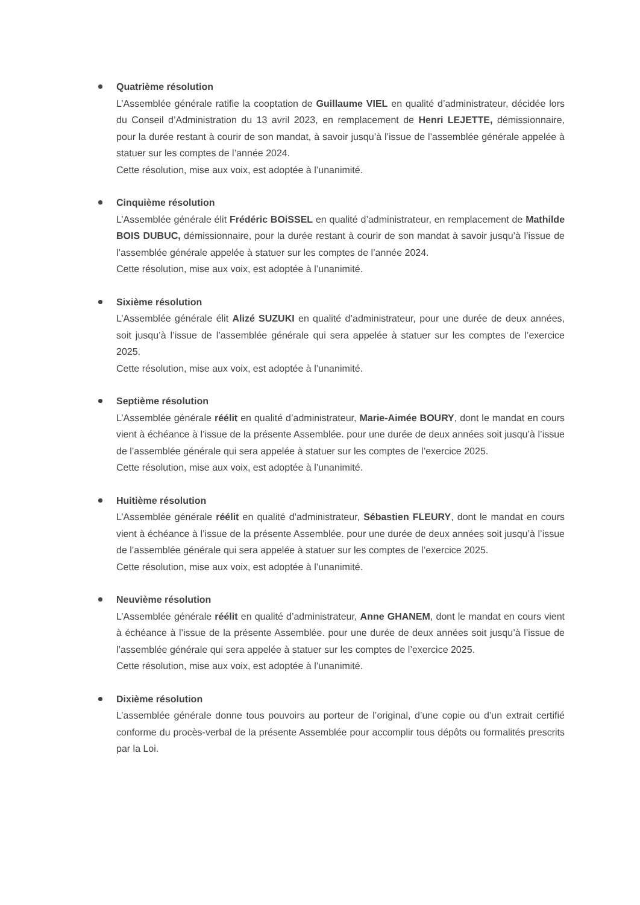Quatrième résolution
L’Assemblée générale ratifie la cooptation de Guillaume VIEL en qualité d’administrateur, décidée lors du Conseil d’Administration du 13 avril 2023, en remplacement de Henri LEJETTE, démissionnaire, pour la durée restant à courir de son mandat, à savoir jusqu’à l’issue de l’assemblée générale appelée à statuer sur les comptes de l’année 2024.
Cette résolution, mise aux voix, est adoptée à l’unanimité.
Cinquième résolution
L’Assemblée générale élit Frédéric BOiSSEL en qualité d’administrateur, en remplacement de Mathilde BOIS DUBUC, démissionnaire, pour la durée restant à courir de son mandat à savoir jusqu’à l’issue de l’assemblée générale appelée à statuer sur les comptes de l’année 2024.
Cette résolution, mise aux voix, est adoptée à l’unanimité.
Sixième résolution
L’Assemblée générale élit Alizé SUZUKI en qualité d’administrateur, pour une durée de deux années, soit jusqu’à l’issue de l’assemblée générale qui sera appelée à statuer sur les comptes de l’exercice 2025.
Cette résolution, mise aux voix, est adoptée à l’unanimité.
Septième résolution
L’Assemblée générale réélit en qualité d’administrateur, Marie-Aimée BOURY, dont le mandat en cours vient à échéance à l’issue de la présente Assemblée. pour une durée de deux années soit jusqu’à l’issue de l’assemblée générale qui sera appelée à statuer sur les comptes de l’exercice 2025.
Cette résolution, mise aux voix, est adoptée à l’unanimité.
Huitième résolution
L’Assemblée générale réélit en qualité d’administrateur, Sébastien FLEURY, dont le mandat en cours vient à échéance à l’issue de la présente Assemblée. pour une durée de deux années soit jusqu’à l’issue de l’assemblée générale qui sera appelée à statuer sur les comptes de l’exercice 2025.
Cette résolution, mise aux voix, est adoptée à l’unanimité.
Neuvième résolution
L’Assemblée générale réélit en qualité d’administrateur, Anne GHANEM, dont le mandat en cours vient à échéance à l’issue de la présente Assemblée. pour une durée de deux années soit jusqu’à l’issue de l’assemblée générale qui sera appelée à statuer sur les comptes de l’exercice 2025.
Cette résolution, mise aux voix, est adoptée à l’unanimité.
Dixième résolution
L’assemblée générale donne tous pouvoirs au porteur de l’original, d’une copie ou d’un extrait certifié conforme du procès-verbal de la présente Assemblée pour accomplir tous dépôts ou formalités prescrits par la Loi.